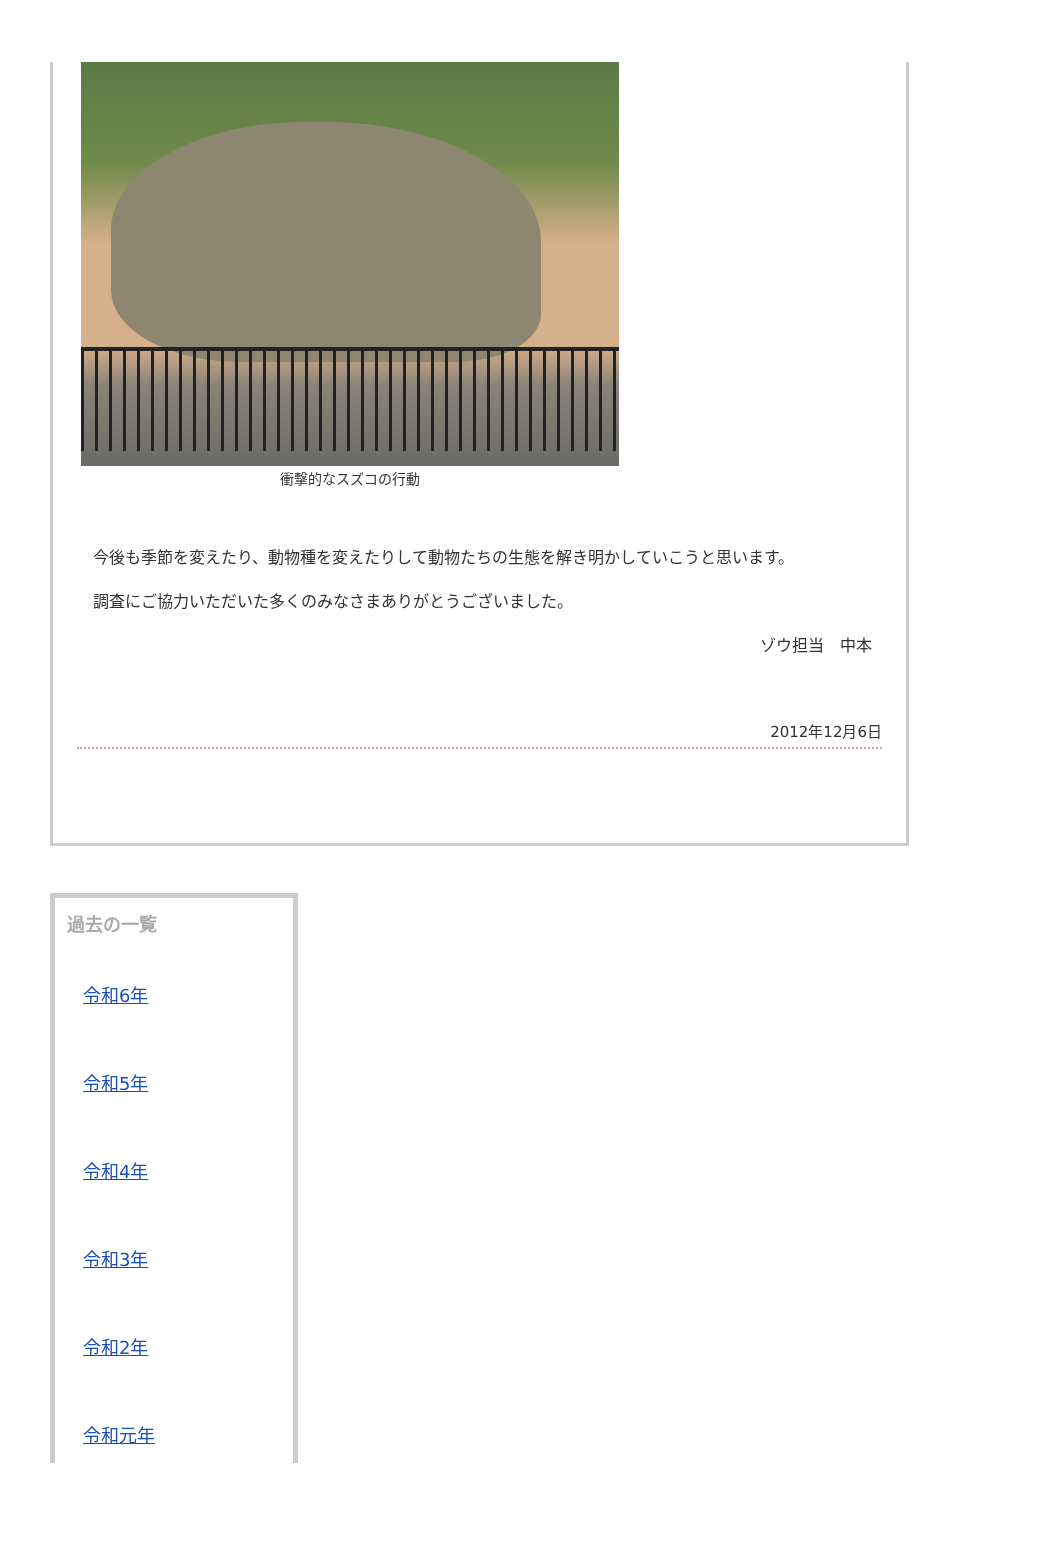衝撃的なスズコの行動
今後も季節を変えたり、動物種を変えたりして動物たちの生態を解き明かしていこうと思います。
調査にご協力いただいた多くのみなさまありがとうございました。
ゾウ担当　中本
2012年12月6日
過去の一覧
令和6年
令和5年
令和4年
令和3年
令和2年
令和元年